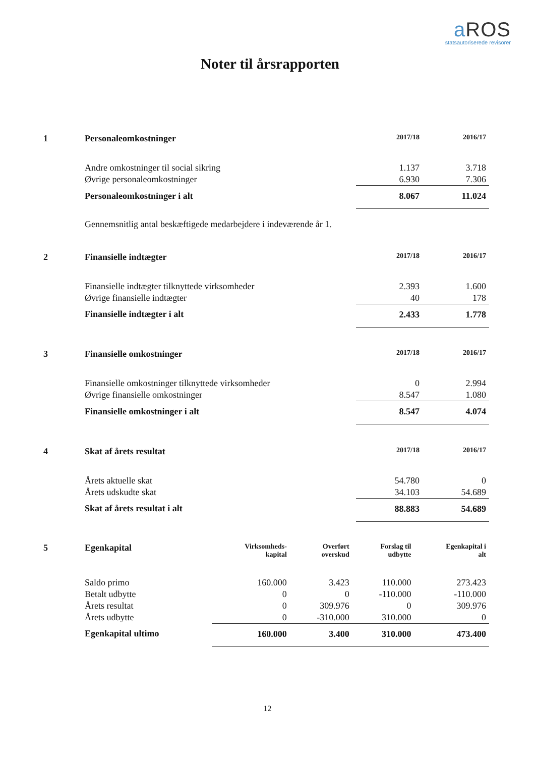a ROS
statsautoriserede revisorer
Noter til årsrapporten
| 1 | Personaleomkostninger | 2017/18 | 2016/17 |
| | Andre omkostninger til social sikring | 1.137 | 3.718 |
| | Øvrige personaleomkostninger | 6.930 | 7.306 |
| | Personaleomkostninger i alt | 8.067 | 11.024 |
| | Gennemsnitlig antal beskæftigede medarbejdere i indeværende år 1. | | |
| 2 | Finansielle indtægter | 2017/18 | 2016/17 |
| | Finansielle indtægter tilknyttede virksomheder | 2.393 | 1.600 |
| | Øvrige finansielle indtægter | 40 | 178 |
| | Finansielle indtægter i alt | 2.433 | 1.778 |
| 3 | Finansielle omkostninger | 2017/18 | 2016/17 |
| | Finansielle omkostninger tilknyttede virksomheder | 0 | 2.994 |
| | Øvrige finansielle omkostninger | 8.547 | 1.080 |
| | Finansielle omkostninger i alt | 8.547 | 4.074 |
| 4 | Skat af årets resultat | 2017/18 | 2016/17 |
| | Årets aktuelle skat | 54.780 | 0 |
| | Årets udskudte skat | 34.103 | 54.689 |
| | Skat af årets resultat i alt | 88.883 | 54.689 |
| 5 | Egenkapital | Virksomheds- kapital | Overført overskud | Forslag til udbytte | Egenkapital i alt |
| | Saldo primo | 160.000 | 3.423 | 110.000 | 273.423 |
| | Betalt udbytte | 0 | 0 | -110.000 | -110.000 |
| | Årets resultat | 0 | 309.976 | 0 | 309.976 |
| | Årets udbytte | 0 | -310.000 | 310.000 | 0 |
| | Egenkapital ultimo | 160.000 | 3.400 | 310.000 | 473.400 |
12